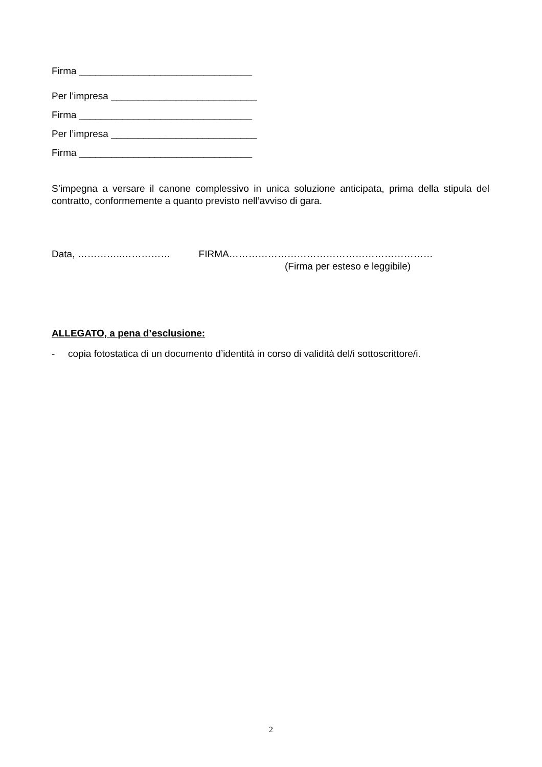Firma ________________________________
Per l’impresa ___________________________
Firma ________________________________
Per l’impresa ___________________________
Firma ________________________________
S’impegna a versare il canone complessivo in unica soluzione anticipata, prima della stipula del contratto, conformemente a quanto previsto nell’avviso di gara.
Data, …………..…………… FIRMA………………………………………………………
(Firma per esteso e leggibile)
ALLEGATO, a pena d’esclusione:
- copia fotostatica di un documento d’identità in corso di validità del/i sottoscrittore/i.
2